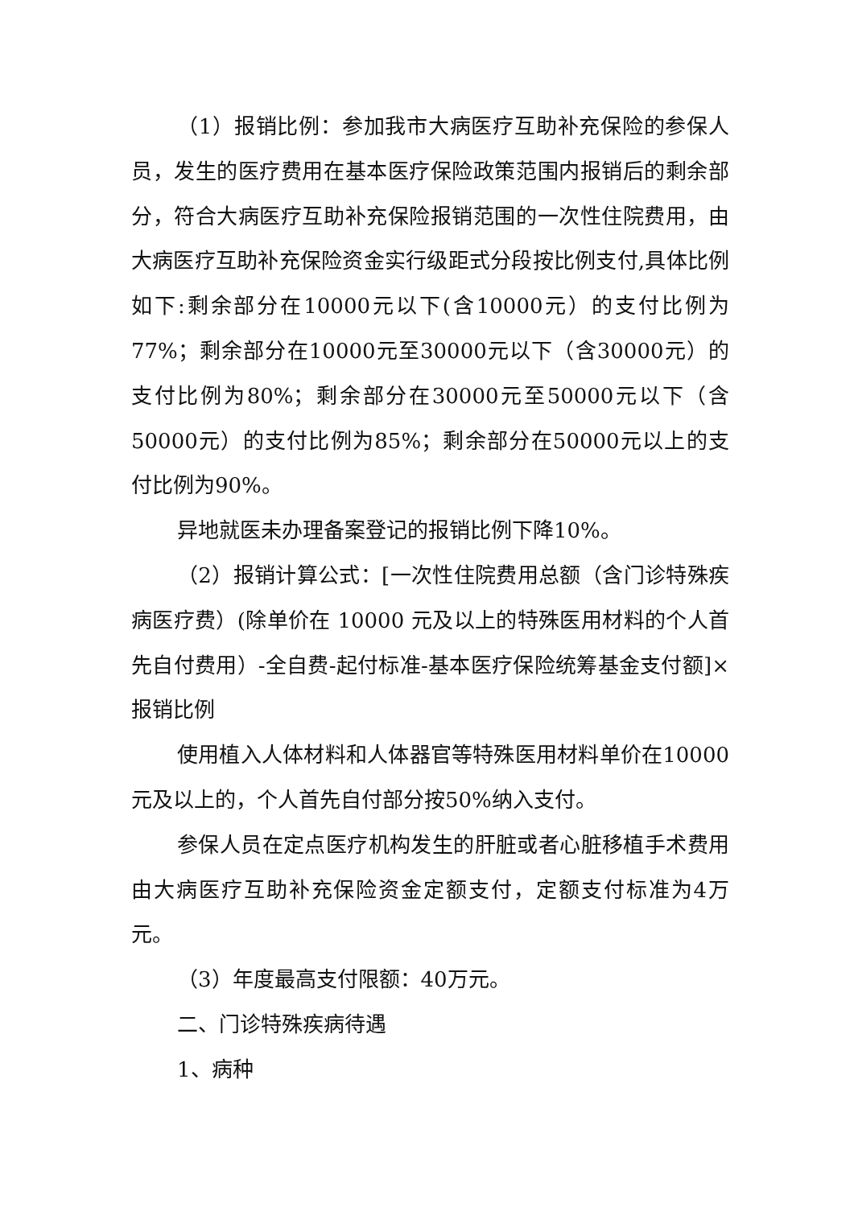（1）报销比例：参加我市大病医疗互助补充保险的参保人员，发生的医疗费用在基本医疗保险政策范围内报销后的剩余部分，符合大病医疗互助补充保险报销范围的一次性住院费用，由大病医疗互助补充保险资金实行级距式分段按比例支付,具体比例如下:剩余部分在10000元以下(含10000元）的支付比例为77%；剩余部分在10000元至30000元以下（含30000元）的支付比例为80%；剩余部分在30000元至50000元以下（含50000元）的支付比例为85%；剩余部分在50000元以上的支付比例为90%。
异地就医未办理备案登记的报销比例下降10%。
（2）报销计算公式：[一次性住院费用总额（含门诊特殊疾病医疗费）(除单价在 10000 元及以上的特殊医用材料的个人首先自付费用）-全自费-起付标准-基本医疗保险统筹基金支付额]×报销比例
使用植入人体材料和人体器官等特殊医用材料单价在10000元及以上的，个人首先自付部分按50%纳入支付。
参保人员在定点医疗机构发生的肝脏或者心脏移植手术费用由大病医疗互助补充保险资金定额支付，定额支付标准为4万元。
（3）年度最高支付限额：40万元。
二、门诊特殊疾病待遇
1、病种